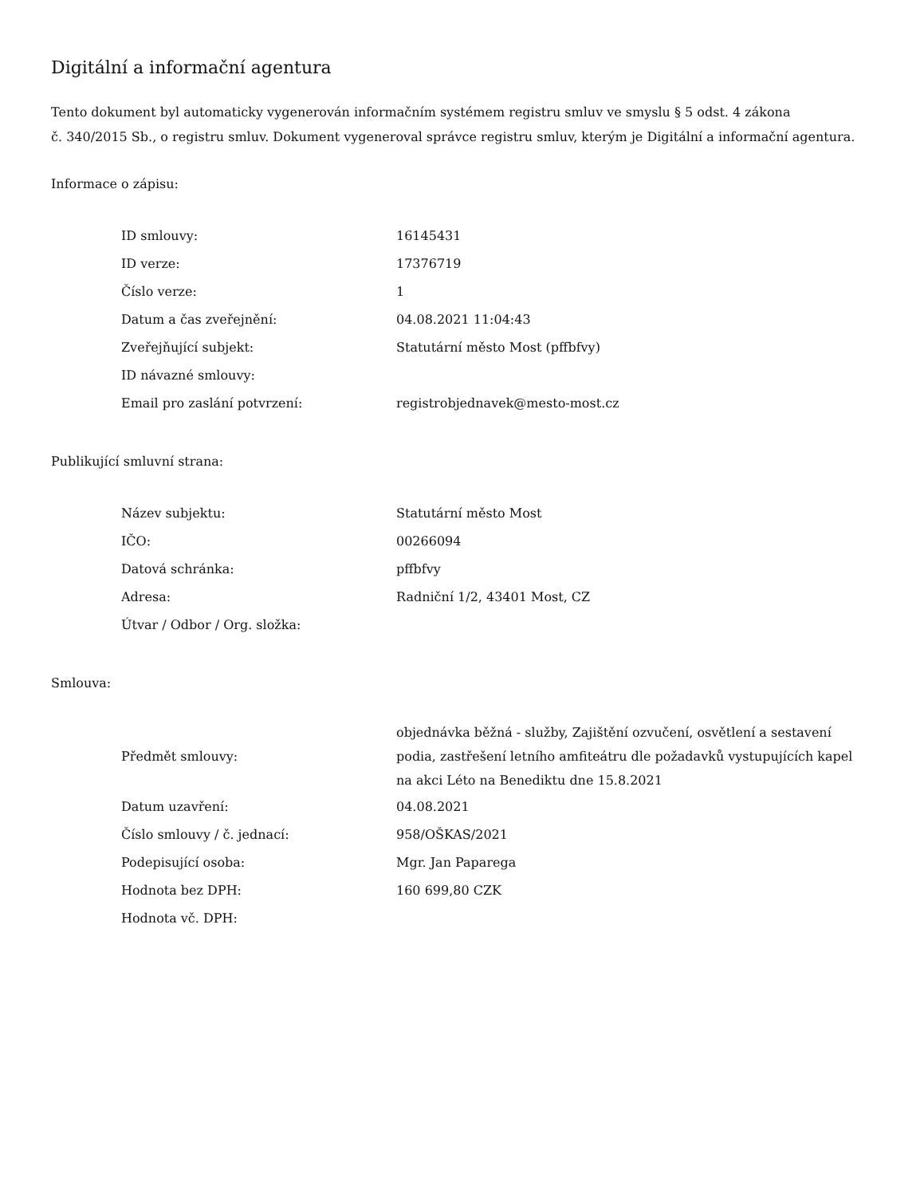Digitální a informační agentura
Tento dokument byl automaticky vygenerován informačním systémem registru smluv ve smyslu § 5 odst. 4 zákona
č. 340/2015 Sb., o registru smluv. Dokument vygeneroval správce registru smluv, kterým je Digitální a informační agentura.
Informace o zápisu:
| ID smlouvy: | 16145431 |
| ID verze: | 17376719 |
| Číslo verze: | 1 |
| Datum a čas zveřejnění: | 04.08.2021 11:04:43 |
| Zveřejňující subjekt: | Statutární město Most (pffbfvy) |
| ID návazné smlouvy: | |
| Email pro zaslání potvrzení: | registrobjednavek@mesto-most.cz |
Publikující smluvní strana:
| Název subjektu: | Statutární město Most |
| IČO: | 00266094 |
| Datová schránka: | pffbfvy |
| Adresa: | Radniční 1/2, 43401 Most, CZ |
| Útvar / Odbor / Org. složka: | |
Smlouva:
| Předmět smlouvy: | objednávka běžná - služby, Zajištění ozvučení, osvětlení a sestavení podia, zastřešení letního amfiteátru dle požadavků vystupujících kapel na akci Léto na Benediktu dne 15.8.2021 |
| Datum uzavření: | 04.08.2021 |
| Číslo smlouvy / č. jednací: | 958/OŠKAS/2021 |
| Podepisující osoba: | Mgr. Jan Paparega |
| Hodnota bez DPH: | 160 699,80 CZK |
| Hodnota vč. DPH: | |